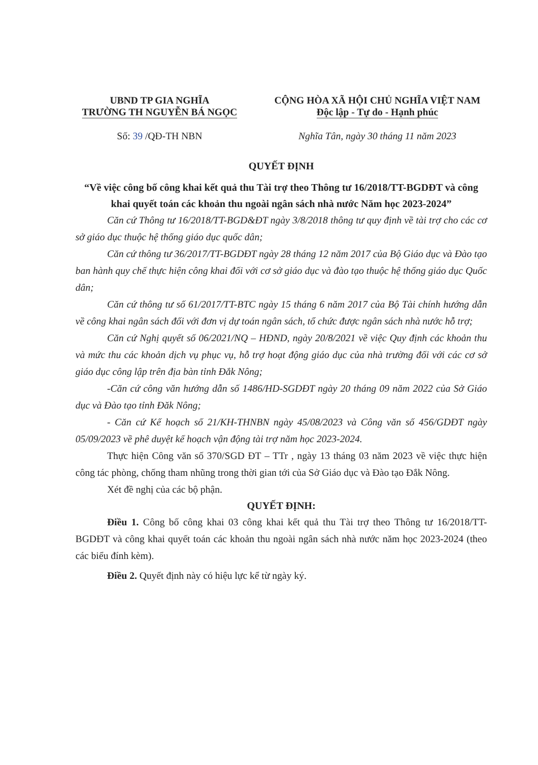UBND TP GIA NGHĨA
TRƯỜNG TH NGUYỄN BÁ NGỌC
CỘNG HÒA XÃ HỘI CHỦ NGHĨA VIỆT NAM
Độc lập - Tự do - Hạnh phúc
Số: 39 /QĐ-TH NBN Nghĩa Tân, ngày 30 tháng 11 năm 2023
QUYẾT ĐỊNH
“Về việc công bố công khai kết quả thu Tài trợ theo Thông tư 16/2018/TT-BGDĐT và công khai quyết toán các khoản thu ngoài ngân sách nhà nước Năm học 2023-2024”
Căn cứ Thông tư 16/2018/TT-BGD&ĐT ngày 3/8/2018 thông tư quy định về tài trợ cho các cơ sở giáo dục thuộc hệ thống giáo dục quốc dân;
Căn cứ thông tư 36/2017/TT-BGDĐT ngày 28 tháng 12 năm 2017 của Bộ Giáo dục và Đào tạo ban hành quy chế thực hiện công khai đối với cơ sở giáo dục và đào tạo thuộc hệ thống giáo dục Quốc dân;
Căn cứ thông tư số 61/2017/TT-BTC ngày 15 tháng 6 năm 2017 của Bộ Tài chính hướng dẫn về công khai ngân sách đối với đơn vị dự toán ngân sách, tổ chức được ngân sách nhà nước hỗ trợ;
Căn cứ Nghị quyết số 06/2021/NQ – HĐND, ngày 20/8/2021 về việc Quy định các khoản thu và mức thu các khoản dịch vụ phục vụ, hỗ trợ hoạt động giáo dục của nhà trường đối với các cơ sở giáo dục công lập trên địa bàn tỉnh Đắk Nông;
-Căn cứ công văn hướng dẫn số 1486/HD-SGDĐT ngày 20 tháng 09 năm 2022 của Sở Giáo dục và Đào tạo tỉnh Đăk Nông;
- Căn cứ Kế hoạch số 21/KH-THNBN ngày 45/08/2023 và Công văn số 456/GDĐT ngày 05/09/2023 về phê duyệt kế hoạch vận động tài trợ năm học 2023-2024.
Thực hiện Công văn số 370/SGD ĐT – TTr , ngày 13 tháng 03 năm 2023 về việc thực hiện công tác phòng, chống tham nhũng trong thời gian tới của Sở Giáo dục và Đào tạo Đắk Nông.
Xét đề nghị của các bộ phận.
QUYẾT ĐỊNH:
Điều 1. Công bố công khai 03 công khai kết quả thu Tài trợ theo Thông tư 16/2018/TT-BGDĐT và công khai quyết toán các khoản thu ngoài ngân sách nhà nước năm học 2023-2024 (theo các biểu đính kèm).
Điều 2. Quyết định này có hiệu lực kể từ ngày ký.